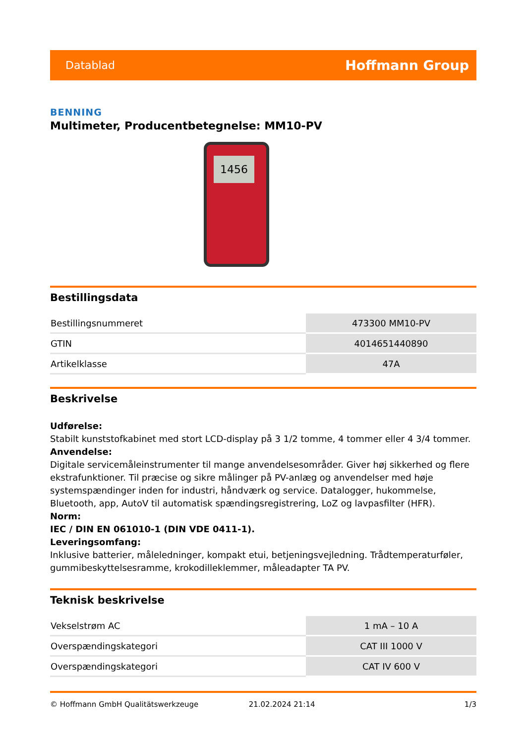Datablad Hoffmann Group
BENNING
Multimeter, Producentbetegnelse: MM10-PV
1456
Bestillingsdata
| Bestillingsnummeret | 473300 MM10-PV |
| GTIN | 4014651440890 |
| Artikelklasse | 47A |
Beskrivelse
Udførelse:
Stabilt kunststofkabinet med stort LCD-display på 3 1/2 tomme, 4 tommer eller 4 3/4 tommer.
Anvendelse:
Digitale servicemåleinstrumenter til mange anvendelsesområder. Giver høj sikkerhed og flere ekstrafunktioner. Til præcise og sikre målinger på PV-anlæg og anvendelser med høje systemspændinger inden for industri, håndværk og service. Datalogger, hukommelse, Bluetooth, app, AutoV til automatisk spændingsregistrering, LoZ og lavpasfilter (HFR).
Norm:
IEC / DIN EN 061010-1 (DIN VDE 0411-1).
Leveringsomfang:
Inklusive batterier, måleledninger, kompakt etui, betjeningsvejledning. Trådtemperaturføler, gummibeskyttelsesramme, krokodilleklemmer, måleadapter TA PV.
Teknisk beskrivelse
| Vekselstrøm AC | 1 mA – 10 A |
| Overspændingskategori | CAT III 1000 V |
| Overspændingskategori | CAT IV 600 V |
© Hoffmann GmbH Qualitätswerkzeuge 21.02.2024 21:14 1/3